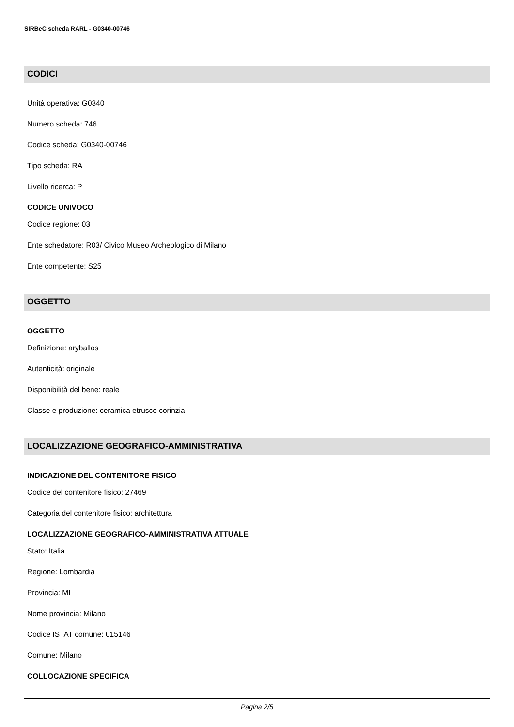SIRBeC scheda RARL - G0340-00746
CODICI
Unità operativa: G0340
Numero scheda: 746
Codice scheda: G0340-00746
Tipo scheda: RA
Livello ricerca: P
CODICE UNIVOCO
Codice regione: 03
Ente schedatore: R03/ Civico Museo Archeologico di Milano
Ente competente: S25
OGGETTO
OGGETTO
Definizione: aryballos
Autenticità: originale
Disponibilità del bene: reale
Classe e produzione: ceramica etrusco corinzia
LOCALIZZAZIONE GEOGRAFICO-AMMINISTRATIVA
INDICAZIONE DEL CONTENITORE FISICO
Codice del contenitore fisico: 27469
Categoria del contenitore fisico: architettura
LOCALIZZAZIONE GEOGRAFICO-AMMINISTRATIVA ATTUALE
Stato: Italia
Regione: Lombardia
Provincia: MI
Nome provincia: Milano
Codice ISTAT comune: 015146
Comune: Milano
COLLOCAZIONE SPECIFICA
Pagina 2/5